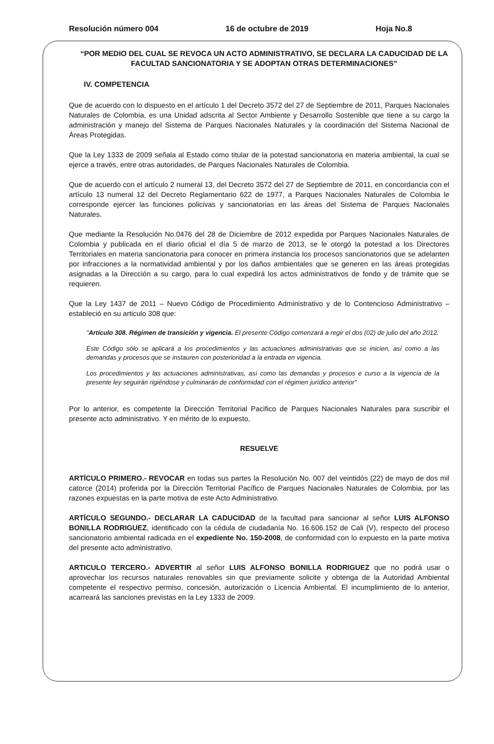Resolución número 004 16 de octubre de 2019 Hoja No.8
“POR MEDIO DEL CUAL SE REVOCA UN ACTO ADMINISTRATIVO, SE DECLARA LA CADUCIDAD DE LA FACULTAD SANCIONATORIA Y SE ADOPTAN OTRAS DETERMINACIONES”
IV. COMPETENCIA
Que de acuerdo con lo dispuesto en el artículo 1 del Decreto 3572 del 27 de Septiembre de 2011, Parques Nacionales Naturales de Colombia, es una Unidad adscrita al Sector Ambiente y Desarrollo Sostenible que tiene a su cargo la administración y manejo del Sistema de Parques Nacionales Naturales y la coordinación del Sistema Nacional de Áreas Protegidas.
Que la Ley 1333 de 2009 señala al Estado como titular de la potestad sancionatoria en materia ambiental, la cual se ejerce a través, entre otras autoridades, de Parques Nacionales Naturales de Colombia.
Que de acuerdo con el artículo 2 numeral 13, del Decreto 3572 del 27 de Septiembre de 2011, en concordancia con el artículo 13 numeral 12 del Decreto Reglamentario 622 de 1977, a Parques Nacionales Naturales de Colombia le corresponde ejercer las funciones policivas y sancionatorias en las áreas del Sistema de Parques Nacionales Naturales.
Que mediante la Resolución No.0476 del 28 de Diciembre de 2012 expedida por Parques Nacionales Naturales de Colombia y publicada en el diario oficial el día 5 de marzo de 2013, se le otorgó la potestad a los Directores Territoriales en materia sancionatoria para conocer en primera instancia los procesos sancionatorios que se adelanten por infracciones a la normatividad ambiental y por los daños ambientales que se generen en las áreas protegidas asignadas a la Dirección a su cargo, para lo cual expedirá los actos administrativos de fondo y de trámite que se requieren.
Que la Ley 1437 de 2011 – Nuevo Código de Procedimiento Administrativo y de lo Contencioso Administrativo – estableció en su articulo 308 que:
"Artículo 308. Régimen de transición y vigencia. El presente Código comenzará a regir el dos (02) de julio del año 2012.
Este Código sólo se aplicará a los procedimientos y las actuaciones administrativas que se inicien, así como a las demandas y procesos que se instauren con posterioridad a la entrada en vigencia.
Los procedimientos y las actuaciones administrativas, así como las demandas y procesos e curso a la vigencia de la presente ley seguirán rigiéndose y culminarán de conformidad con el régimen jurídico anterior"
Por lo anterior, es competente la Dirección Territorial Pacifico de Parques Nacionales Naturales para suscribir el presente acto administrativo. Y en mérito de lo expuesto,
RESUELVE
ARTÍCULO PRIMERO.- REVOCAR en todas sus partes la Resolución No. 007 del veintidós (22) de mayo de dos mil catorce (2014) proferida por la Dirección Territorial Pacífico de Parques Nacionales Naturales de Colombia, por las razones expuestas en la parte motiva de este Acto Administrativo.
ARTÍCULO SEGUNDO.- DECLARAR LA CADUCIDAD de la facultad para sancionar al señor LUIS ALFONSO BONILLA RODRIGUEZ, identificado con la cédula de ciudadanía No. 16.606.152 de Cali (V), respecto del proceso sancionatorio ambiental radicada en el expediente No. 150-2008, de conformidad con lo expuesto en la parte motiva del presente acto administrativo.
ARTICULO TERCERO.- ADVERTIR al señor LUIS ALFONSO BONILLA RODRIGUEZ que no podrá usar o aprovechar los recursos naturales renovables sin que previamente solicite y obtenga de la Autoridad Ambiental competente el respectivo permiso, concesión, autorización o Licencia Ambiental. El incumplimiento de lo anterior, acarreará las sanciones previstas en la Ley 1333 de 2009.